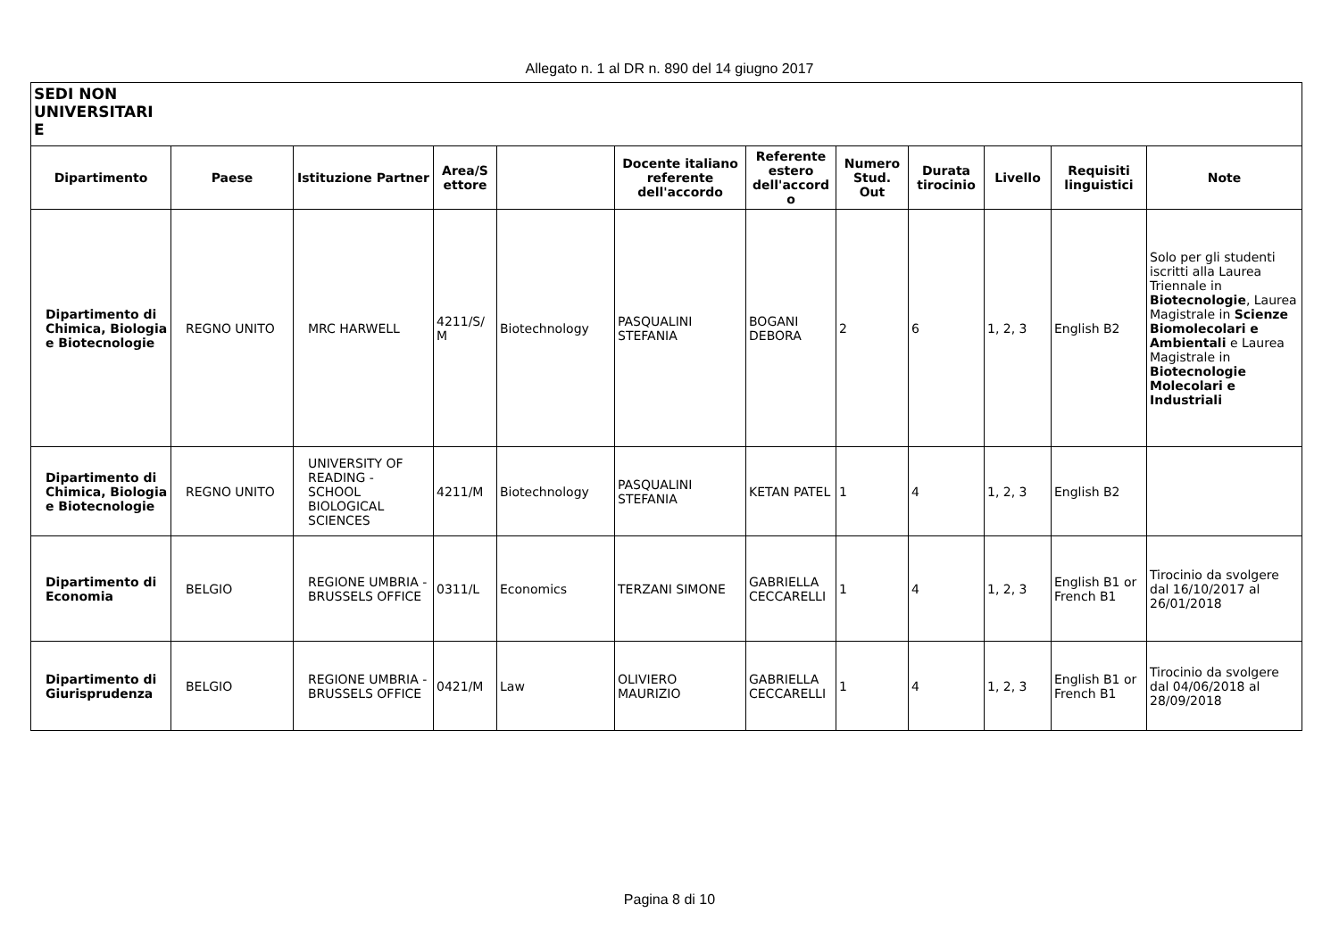Allegato n. 1 al DR n. 890 del 14 giugno 2017
| SEDI NON UNIVERSITARI E | | | | | | | | | | | |
| Dipartimento | Paese | Istituzione Partner | Area/S ettore | | Docente italiano referente dell'accordo | Referente estero dell'accord o | Numero Stud. Out | Durata tirocinio | Livello | Requisiti linguistici | Note |
| Dipartimento di Chimica, Biologia e Biotecnologie | REGNO UNITO | MRC HARWELL | 4211/S/ M | Biotechnology | PASQUALINI STEFANIA | BOGANI DEBORA | 2 | 6 | 1, 2, 3 | English B2 | Solo per gli studenti iscritti alla Laurea Triennale in Biotecnologie , Laurea Magistrale in Scienze Biomolecolari e Ambientali e Laurea Magistrale in Biotecnologie Molecolari e Industriali |
| Dipartimento di Chimica, Biologia e Biotecnologie | REGNO UNITO | UNIVERSITY OF READING - SCHOOL BIOLOGICAL SCIENCES | 4211/M | Biotechnology | PASQUALINI STEFANIA | KETAN PATEL | 1 | 4 | 1, 2, 3 | English B2 | |
| Dipartimento di Economia | BELGIO | REGIONE UMBRIA - BRUSSELS OFFICE | 0311/L | Economics | TERZANI SIMONE | GABRIELLA CECCARELLI | 1 | 4 | 1, 2, 3 | English B1 or French B1 | Tirocinio da svolgere dal 16/10/2017 al 26/01/2018 |
| Dipartimento di Giurisprudenza | BELGIO | REGIONE UMBRIA - BRUSSELS OFFICE | 0421/M | Law | OLIVIERO MAURIZIO | GABRIELLA CECCARELLI | 1 | 4 | 1, 2, 3 | English B1 or French B1 | Tirocinio da svolgere dal 04/06/2018 al 28/09/2018 |
Pagina 8 di 10